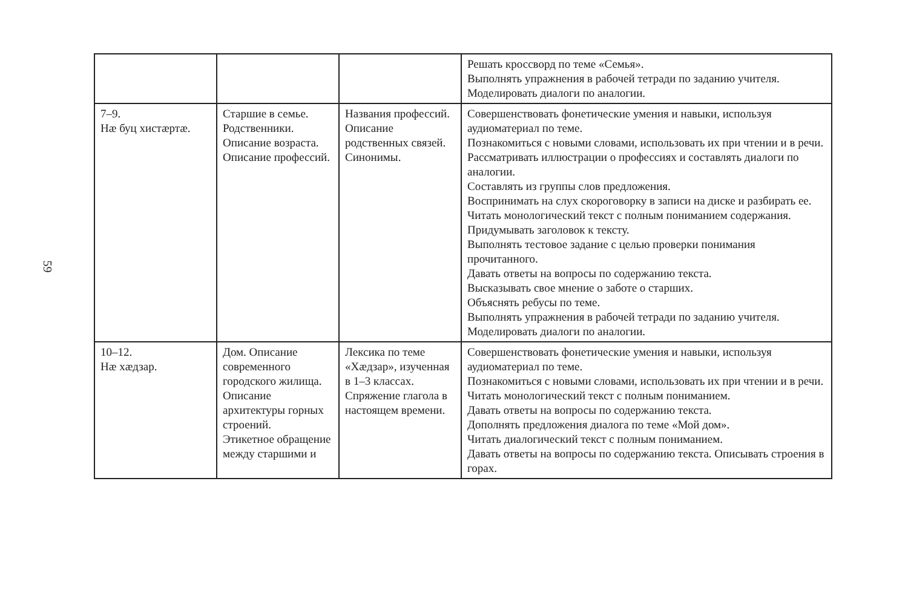59
| | | | Решать кроссворд по теме «Семья». Выполнять упражнения в рабочей тетради по заданию учителя. Моделировать диалоги по аналогии. |
| 7–9. Нæ буц хистæртæ. | Старшие в семье. Родственники. Описание возраста. Описание профессий. | Названия профессий. Описание родственных связей. Синонимы. | Совершенствовать фонетические умения и навыки, используя аудиоматериал по теме. Познакомиться с новыми словами, использовать их при чтении и в речи. Рассматривать иллюстрации о профессиях и составлять диалоги по аналогии. Составлять из группы слов предложения. Воспринимать на слух скороговорку в записи на диске и разбирать ее. Читать монологический текст с полным пониманием содержания. Придумывать заголовок к тексту. Выполнять тестовое задание с целью проверки понимания прочитанного. Давать ответы на вопросы по содержанию текста. Высказывать свое мнение о заботе о старших. Объяснять ребусы по теме. Выполнять упражнения в рабочей тетради по заданию учителя. Моделировать диалоги по аналогии. |
| 10–12. Нæ хæдзар. | Дом. Описание современного городского жилища. Описание архитектуры горных строений. Этикетное обращение между старшими и | Лексика по теме «Хæдзар», изученная в 1–3 классах. Спряжение глагола в настоящем времени. | Совершенствовать фонетические умения и навыки, используя аудиоматериал по теме. Познакомиться с новыми словами, использовать их при чтении и в речи. Читать монологический текст с полным пониманием. Давать ответы на вопросы по содержанию текста. Дополнять предложения диалога по теме «Мой дом». Читать диалогический текст с полным пониманием. Давать ответы на вопросы по содержанию текста. Описывать строения в горах. |